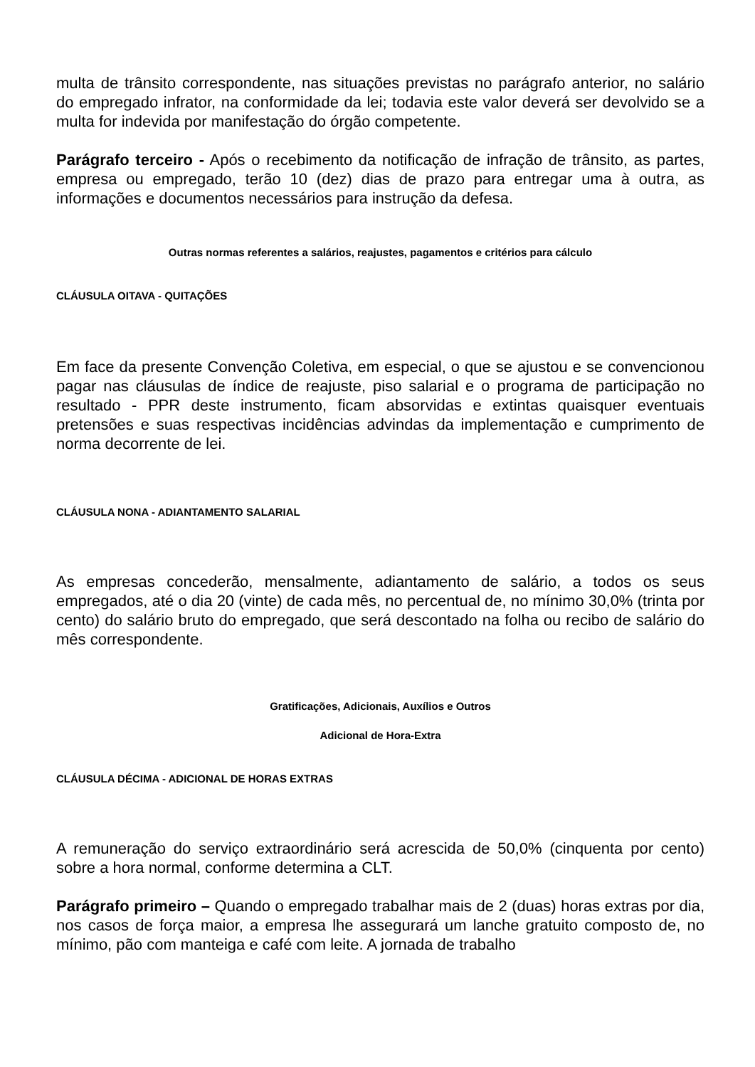multa de trânsito correspondente, nas situações previstas no parágrafo anterior, no salário do empregado infrator, na conformidade da lei; todavia este valor deverá ser devolvido se a multa for indevida por manifestação do órgão competente.
Parágrafo terceiro - Após o recebimento da notificação de infração de trânsito, as partes, empresa ou empregado, terão 10 (dez) dias de prazo para entregar uma à outra, as informações e documentos necessários para instrução da defesa.
Outras normas referentes a salários, reajustes, pagamentos e critérios para cálculo
CLÁUSULA OITAVA - QUITAÇÕES
Em face da presente Convenção Coletiva, em especial, o que se ajustou e se convencionou pagar nas cláusulas de índice de reajuste, piso salarial e o programa de participação no resultado - PPR deste instrumento, ficam absorvidas e extintas quaisquer eventuais pretensões e suas respectivas incidências advindas da implementação e cumprimento de norma decorrente de lei.
CLÁUSULA NONA - ADIANTAMENTO SALARIAL
As empresas concederão, mensalmente, adiantamento de salário, a todos os seus empregados, até o dia 20 (vinte) de cada mês, no percentual de, no mínimo 30,0% (trinta por cento) do salário bruto do empregado, que será descontado na folha ou recibo de salário do mês correspondente.
Gratificações, Adicionais, Auxílios e Outros
Adicional de Hora-Extra
CLÁUSULA DÉCIMA - ADICIONAL DE HORAS EXTRAS
A remuneração do serviço extraordinário será acrescida de 50,0% (cinquenta por cento) sobre a hora normal, conforme determina a CLT.
Parágrafo primeiro – Quando o empregado trabalhar mais de 2 (duas) horas extras por dia, nos casos de força maior, a empresa lhe assegurará um lanche gratuito composto de, no mínimo, pão com manteiga e café com leite. A jornada de trabalho